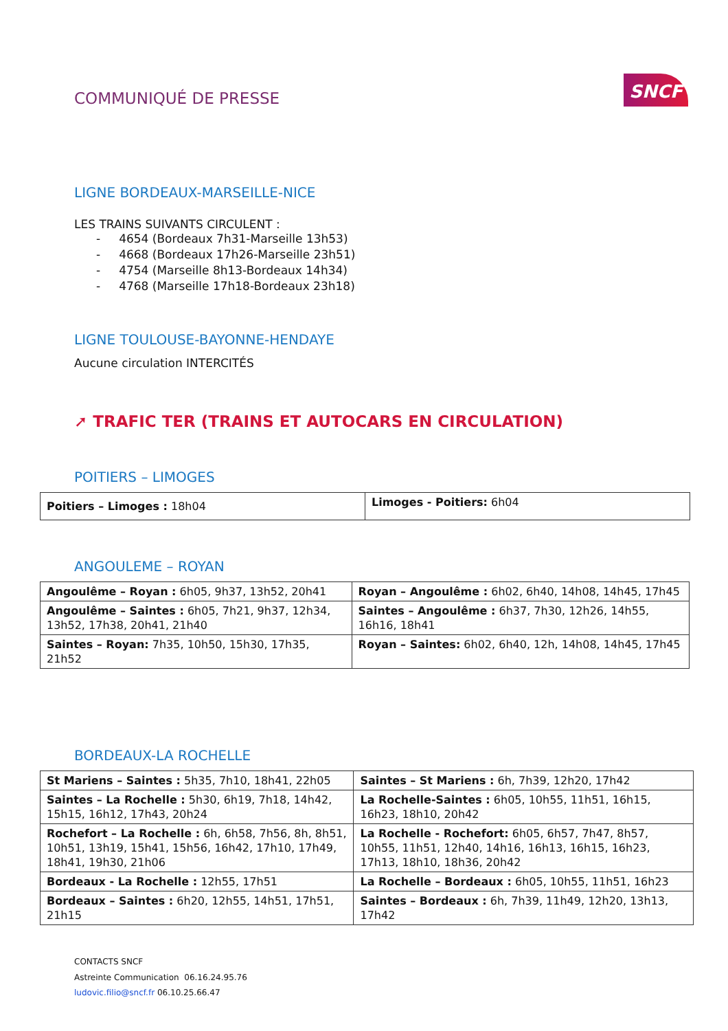COMMUNIQUÉ DE PRESSE
SNCF
LIGNE BORDEAUX-MARSEILLE-NICE
LES TRAINS SUIVANTS CIRCULENT :
- 4654 (Bordeaux 7h31-Marseille 13h53)
- 4668 (Bordeaux 17h26-Marseille 23h51)
- 4754 (Marseille 8h13-Bordeaux 14h34)
- 4768 (Marseille 17h18-Bordeaux 23h18)
LIGNE TOULOUSE-BAYONNE-HENDAYE
Aucune circulation INTERCITÉS
➚ TRAFIC TER (TRAINS ET AUTOCARS EN CIRCULATION)
POITIERS – LIMOGES
| Poitiers – Limoges : 18h04 | Limoges - Poitiers: 6h04 |
ANGOULEME – ROYAN
| Angoulême – Royan : 6h05, 9h37, 13h52, 20h41 | Royan – Angoulême : 6h02, 6h40, 14h08, 14h45, 17h45 |
| Angoulême – Saintes : 6h05, 7h21, 9h37, 12h34, 13h52, 17h38, 20h41, 21h40 | Saintes – Angoulême : 6h37, 7h30, 12h26, 14h55, 16h16, 18h41 |
| Saintes – Royan: 7h35, 10h50, 15h30, 17h35, 21h52 | Royan – Saintes: 6h02, 6h40, 12h, 14h08, 14h45, 17h45 |
BORDEAUX-LA ROCHELLE
| St Mariens – Saintes : 5h35, 7h10, 18h41, 22h05 | Saintes – St Mariens : 6h, 7h39, 12h20, 17h42 |
| Saintes – La Rochelle : 5h30, 6h19, 7h18, 14h42, 15h15, 16h12, 17h43, 20h24 | La Rochelle-Saintes : 6h05, 10h55, 11h51, 16h15, 16h23, 18h10, 20h42 |
| Rochefort – La Rochelle : 6h, 6h58, 7h56, 8h, 8h51, 10h51, 13h19, 15h41, 15h56, 16h42, 17h10, 17h49, 18h41, 19h30, 21h06 | La Rochelle - Rochefort: 6h05, 6h57, 7h47, 8h57, 10h55, 11h51, 12h40, 14h16, 16h13, 16h15, 16h23, 17h13, 18h10, 18h36, 20h42 |
| Bordeaux - La Rochelle : 12h55, 17h51 | La Rochelle – Bordeaux : 6h05, 10h55, 11h51, 16h23 |
| Bordeaux – Saintes : 6h20, 12h55, 14h51, 17h51, 21h15 | Saintes – Bordeaux : 6h, 7h39, 11h49, 12h20, 13h13, 17h42 |
CONTACTS SNCF
Astreinte Communication 06.16.24.95.76
ludovic.filio@sncf.fr 06.10.25.66.47